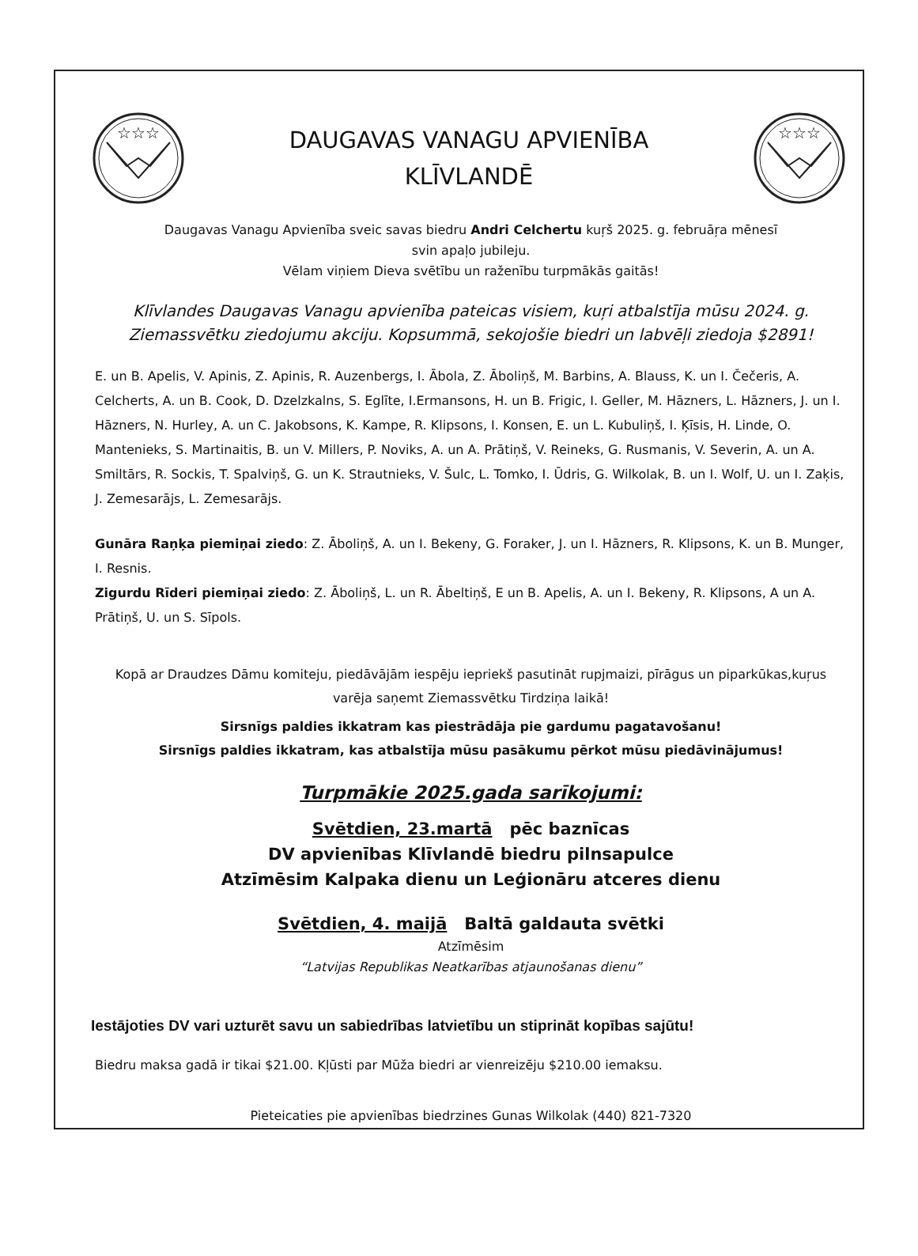☆☆☆
DAUGAVAS VANAGU APVIENĪBA
KLĪVLANDĒ
☆☆☆
Daugavas Vanagu Apvienība sveic savas biedru Andri Celchertu kuŗš 2025. g. februāŗa mēnesī
svin apaļo jubileju.
Vēlam viņiem Dieva svētību un raženību turpmākās gaitās!
Klīvlandes Daugavas Vanagu apvienība pateicas visiem, kuŗi atbalstīja mūsu 2024. g.
Ziemassvētku ziedojumu akciju. Kopsummā, sekojošie biedri un labvēļi ziedoja $2891!
E. un B. Apelis, V. Apinis, Z. Apinis, R. Auzenbergs, I. Ābola, Z. Āboliņš, M. Barbins, A. Blauss, K. un I. Čečeris, A. Celcherts, A. un B. Cook, D. Dzelzkalns, S. Eglīte, I.Ermansons, H. un B. Frigic, I. Geller, M. Hāzners, L. Hāzners, J. un I. Hāzners, N. Hurley, A. un C. Jakobsons, K. Kampe, R. Klipsons, I. Konsen, E. un L. Kubuliņš, I. Ķīsis, H. Linde, O. Mantenieks, S. Martinaitis, B. un V. Millers, P. Noviks, A. un A. Prātiņš, V. Reineks, G. Rusmanis, V. Severin, A. un A. Smiltārs, R. Sockis, T. Spalviņš, G. un K. Strautnieks, V. Šulc, L. Tomko, I. Ūdris, G. Wilkolak, B. un I. Wolf, U. un I. Zaķis, J. Zemesarājs, L. Zemesarājs.
Gunāra Raņķa piemiņai ziedo: Z. Āboliņš, A. un I. Bekeny, G. Foraker, J. un I. Hāzners, R. Klipsons, K. un B. Munger, I. Resnis.
Zigurdu Rīderi piemiņai ziedo: Z. Āboliņš, L. un R. Ābeltiņš, E un B. Apelis, A. un I. Bekeny, R. Klipsons, A un A. Prātiņš, U. un S. Sīpols.
Kopā ar Draudzes Dāmu komiteju, piedāvājām iespēju iepriekš pasutināt rupjmaizi, pīrāgus un piparkūkas,kuŗus varēja saņemt Ziemassvētku Tirdziņa laikā!
Sirsnīgs paldies ikkatram kas piestrādāja pie gardumu pagatavošanu!
Sirsnīgs paldies ikkatram, kas atbalstīja mūsu pasākumu pērkot mūsu piedāvinājumus!
Turpmākie 2025.gada sarīkojumi:
Svētdien, 23.martā pēc baznīcas
DV apvienības Klīvlandē biedru pilnsapulce
Atzīmēsim Kalpaka dienu un Leģionāru atceres dienu
Svētdien, 4. maijā Baltā galdauta svētki
Atzīmēsim
“Latvijas Republikas Neatkarības atjaunošanas dienu”
Iestājoties DV vari uzturēt savu un sabiedrības latvietību un stiprināt kopības sajūtu!
Biedru maksa gadā ir tikai $21.00. Kļūsti par Mūža biedri ar vienreizēju $210.00 iemaksu.
Pieteicaties pie apvienības biedrzines Gunas Wilkolak (440) 821-7320